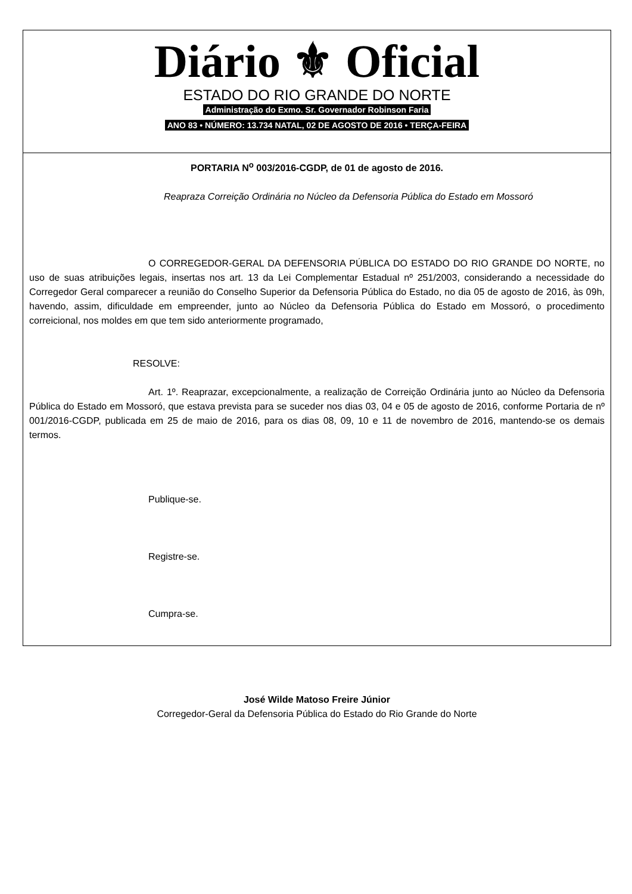Diário ⚜ Oficial
ESTADO DO RIO GRANDE DO NORTE
Administração do Exmo. Sr. Governador Robinson Faria
ANO 83 • NÚMERO: 13.734 NATAL, 02 DE AGOSTO DE 2016 • TERÇA-FEIRA
PORTARIA N<sup>o</sup> 003/2016-CGDP, de 01 de agosto de 2016.
Reapraza Correição Ordinária no Núcleo da Defensoria Pública do Estado em Mossoró
O CORREGEDOR-GERAL DA DEFENSORIA PÚBLICA DO ESTADO DO RIO GRANDE DO NORTE, no uso de suas atribuições legais, insertas nos art. 13 da Lei Complementar Estadual nº 251/2003, considerando a necessidade do Corregedor Geral comparecer a reunião do Conselho Superior da Defensoria Pública do Estado, no dia 05 de agosto de 2016, às 09h, havendo, assim, dificuldade em empreender, junto ao Núcleo da Defensoria Pública do Estado em Mossoró, o procedimento correicional, nos moldes em que tem sido anteriormente programado,
RESOLVE:
Art. 1º. Reaprazar, excepcionalmente, a realização de Correição Ordinária junto ao Núcleo da Defensoria Pública do Estado em Mossoró, que estava prevista para se suceder nos dias 03, 04 e 05 de agosto de 2016, conforme Portaria de nº 001/2016-CGDP, publicada em 25 de maio de 2016, para os dias 08, 09, 10 e 11 de novembro de 2016, mantendo-se os demais termos.
Publique-se.
Registre-se.
Cumpra-se.
José Wilde Matoso Freire Júnior
Corregedor-Geral da Defensoria Pública do Estado do Rio Grande do Norte